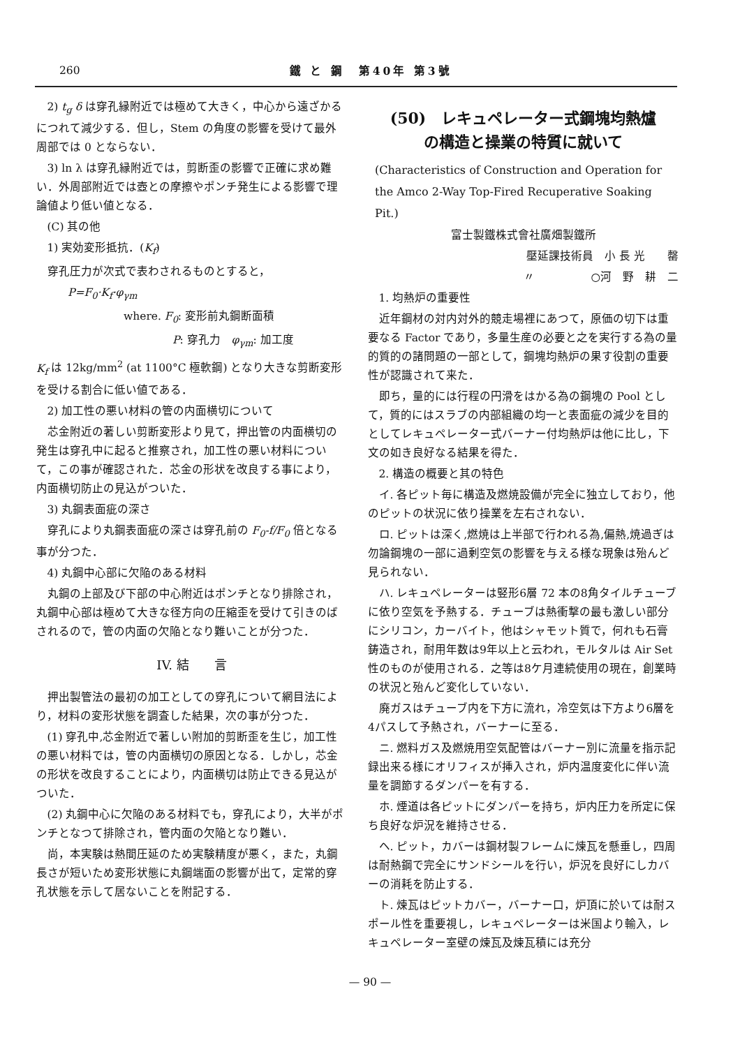260 鐵 と 鋼　第40年 第3號
2) t<sub>g</sub> δ は穿孔縁附近では極めて大きく，中心から遠ざかるにつれて減少する．但し，Stem の角度の影響を受けて最外周部では 0 とならない．
3) ln λ は穿孔縁附近では，剪断歪の影響で正確に求め難い．外周部附近では壺との摩擦やポンチ発生による影響で理論値より低い値となる．
(C) 其の他
1) 実効変形抵抗．(K<sub>f</sub>)
穿孔圧力が次式で表わされるものとすると，
P=F<sub>0</sub>·K<sub>f</sub>·φ<sub>γm</sub>
where. F<sub>0</sub>: 変形前丸鋼断面積
P: 穿孔力　φ<sub>γm</sub>: 加工度
K<sub>f</sub> は 12kg/mm<sup>2</sup> (at 1100°C 極軟鋼) となり大きな剪断変形を受ける割合に低い値である．
2) 加工性の悪い材料の管の内面横切について
芯金附近の著しい剪断変形より見て，押出管の内面横切の発生は穿孔中に起ると推察され，加工性の悪い材料について，この事が確認された．芯金の形状を改良する事により，内面横切防止の見込がついた．
3) 丸鋼表面疵の深さ
穿孔により丸鋼表面疵の深さは穿孔前の F<sub>0</sub>-f/F<sub>0</sub> 倍となる事が分つた．
4) 丸鋼中心部に欠陥のある材料
丸鋼の上部及び下部の中心附近はポンチとなり排除され，丸鋼中心部は極めて大きな径方向の圧縮歪を受けて引きのばされるので，管の内面の欠陥となり難いことが分つた．
IV. 結　　言
押出製管法の最初の加工としての穿孔について網目法により，材料の変形状態を調査した結果，次の事が分つた．
(1) 穿孔中,芯金附近で著しい附加的剪断歪を生じ，加工性の悪い材料では，管の内面横切の原因となる．しかし，芯金の形状を改良することにより，内面横切は防止できる見込がついた．
(2) 丸鋼中心に欠陥のある材料でも，穿孔により，大半がポンチとなつて排除され，管内面の欠陥となり難い．
尚，本実験は熱間圧延のため実験精度が悪く，また，丸鋼長さが短いため変形状態に丸鋼端面の影響が出て，定常的穿孔状態を示して居ないことを附記する．
(50)　レキュペレーター式鋼塊均熱爐
の構造と操業の特質に就いて
(Characteristics of Construction and Operation for the Amco 2-Way Top-Fired Recuperative Soaking Pit.)
富士製鐵株式會社廣畑製鐵所
壓延課技術員　小 長 光　　罄
〃　　　　　○河　野　耕　二
1. 均熱炉の重要性
近年鋼材の対内対外的競走場裡にあつて，原価の切下は重要なる Factor であり，多量生産の必要と之を実行する為の量的質的の諸問題の一部として，鋼塊均熱炉の果す役割の重要性が認識されて来た．
即ち，量的には行程の円滑をはかる為の鋼塊の Pool として，質的にはスラブの内部組織の均一と表面疵の減少を目的としてレキュペレーター式バーナー付均熱炉は他に比し，下文の如き良好なる結果を得た．
2. 構造の概要と其の特色
イ. 各ピット毎に構造及燃焼設備が完全に独立しており，他のピットの状況に依り操業を左右されない．
ロ. ピットは深く,燃焼は上半部で行われる為,偏熱,焼過ぎは勿論鋼塊の一部に過剰空気の影響を与える様な現象は殆んど見られない．
ハ. レキュペレーターは竪形6層 72 本の8角タイルチューブに依り空気を予熱する．チューブは熱衝撃の最も激しい部分にシリコン，カーバイト，他はシャモット質で，何れも石膏鋳造され，耐用年数は9年以上と云われ，モルタルは Air Set 性のものが使用される．之等は8ケ月連続使用の現在，創業時の状況と殆んど変化していない．
廃ガスはチューブ内を下方に流れ，冷空気は下方より6層を4パスして予熱され，バーナーに至る．
ニ. 燃料ガス及燃焼用空気配管はバーナー別に流量を指示記録出来る様にオリフィスが挿入され，炉内温度変化に伴い流量を調節するダンパーを有する．
ホ. 煙道は各ピットにダンパーを持ち，炉内圧力を所定に保ち良好な炉況を維持させる．
ヘ. ピット，カバーは鋼材製フレームに煉瓦を懸垂し，四周は耐熱鋼で完全にサンドシールを行い，炉況を良好にしカバーの消耗を防止する．
ト. 煉瓦はピットカバー，バーナー口，炉頂に於いては耐スポール性を重要視し，レキュペレーターは米国より輸入，レキュペレーター室壁の煉瓦及煉瓦積には充分
— 90 —